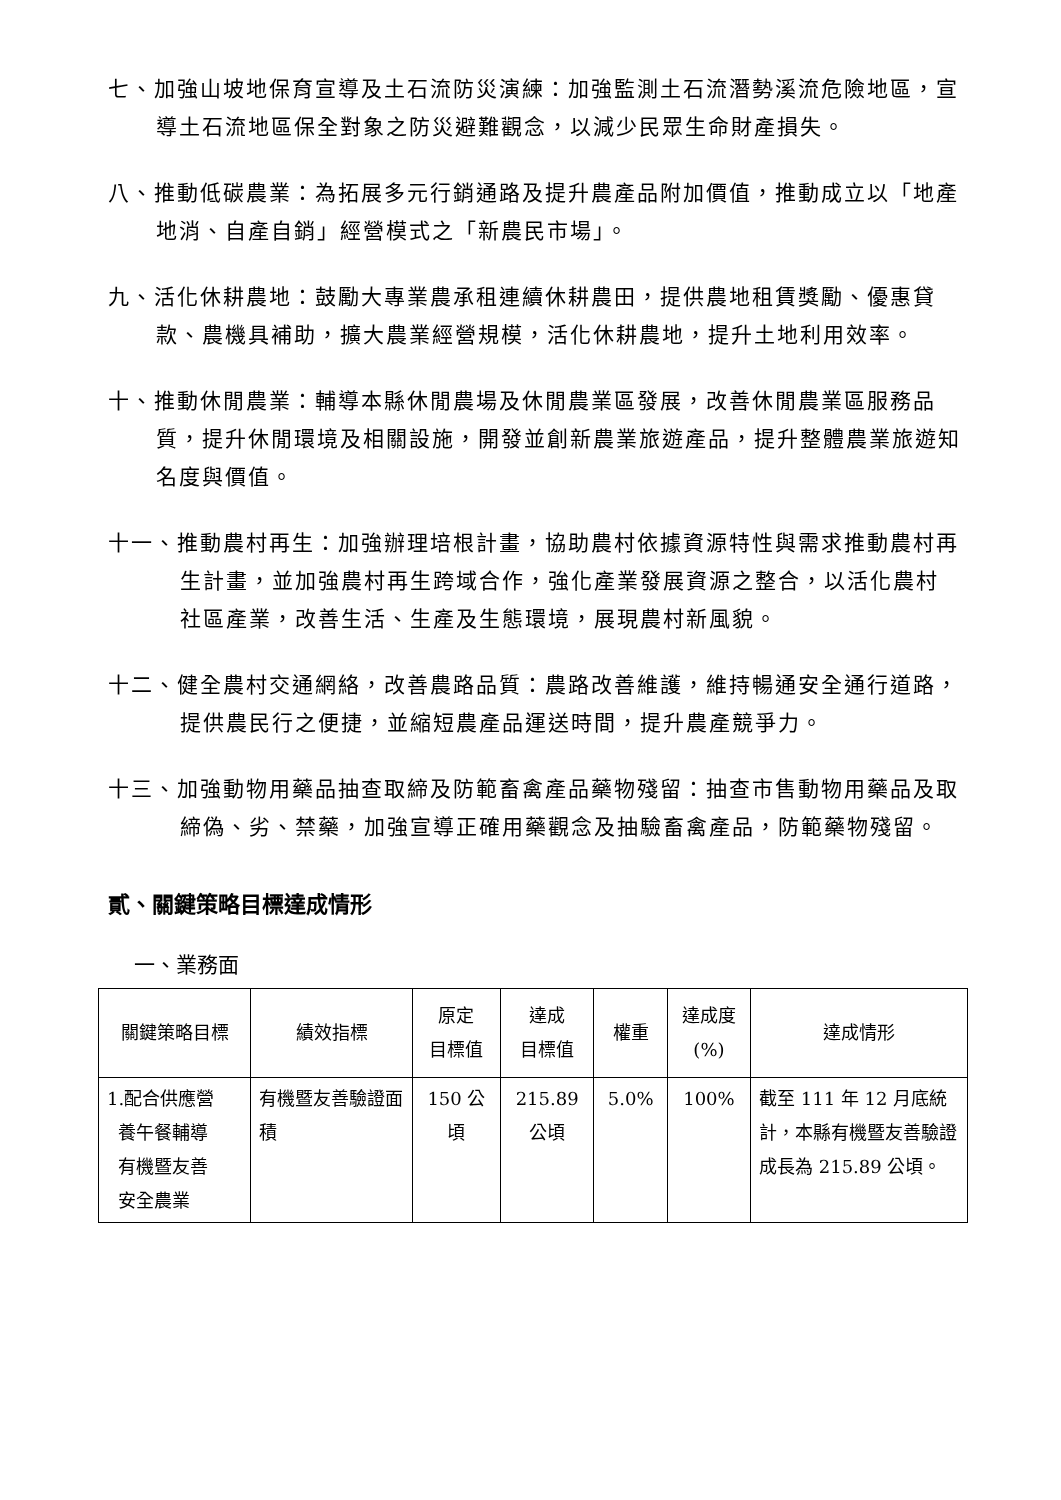七、加強山坡地保育宣導及土石流防災演練：加強監測土石流潛勢溪流危險地區，宣導土石流地區保全對象之防災避難觀念，以減少民眾生命財產損失。
八、推動低碳農業：為拓展多元行銷通路及提升農產品附加價值，推動成立以「地產地消、自產自銷」經營模式之「新農民市場」。
九、活化休耕農地：鼓勵大專業農承租連續休耕農田，提供農地租賃獎勵、優惠貸款、農機具補助，擴大農業經營規模，活化休耕農地，提升土地利用效率。
十、推動休閒農業：輔導本縣休閒農場及休閒農業區發展，改善休閒農業區服務品質，提升休閒環境及相關設施，開發並創新農業旅遊產品，提升整體農業旅遊知名度與價值。
十一、推動農村再生：加強辦理培根計畫，協助農村依據資源特性與需求推動農村再生計畫，並加強農村再生跨域合作，強化產業發展資源之整合，以活化農村社區產業，改善生活、生產及生態環境，展現農村新風貌。
十二、健全農村交通網絡，改善農路品質：農路改善維護，維持暢通安全通行道路，提供農民行之便捷，並縮短農產品運送時間，提升農產競爭力。
十三、加強動物用藥品抽查取締及防範畜禽產品藥物殘留：抽查市售動物用藥品及取締偽、劣、禁藥，加強宣導正確用藥觀念及抽驗畜禽產品，防範藥物殘留。
貳、關鍵策略目標達成情形
一、業務面
| 關鍵策略目標 | 績效指標 | 原定 目標值 | 達成 目標值 | 權重 | 達成度 (%) | 達成情形 |
| --- | --- | --- | --- | --- | --- | --- |
| 1.配合供應營 養午餐輔導 有機暨友善 安全農業 | 有機暨友善驗證面積 | 150 公 頃 | 215.89 公頃 | 5.0% | 100% | 截至 111 年 12 月底統計，本縣有機暨友善驗證成長為 215.89 公頃。 |